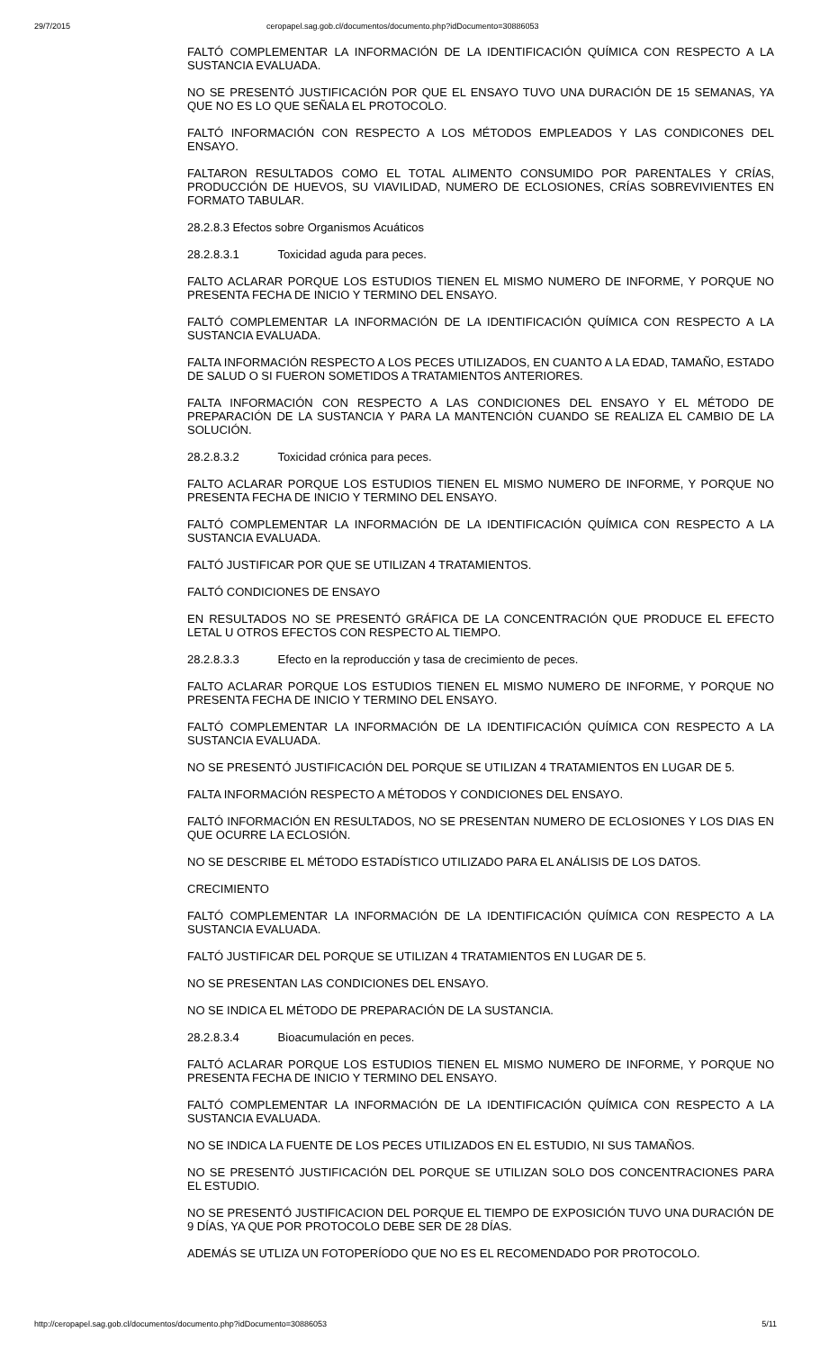29/7/2015 ceropapel.sag.gob.cl/documentos/documento.php?idDocumento=30886053
FALTÓ COMPLEMENTAR LA INFORMACIÓN DE LA IDENTIFICACIÓN QUÍMICA CON RESPECTO A LA SUSTANCIA EVALUADA.
NO SE PRESENTÓ JUSTIFICACIÓN POR QUE EL ENSAYO TUVO UNA DURACIÓN DE 15 SEMANAS, YA QUE NO ES LO QUE SEÑALA EL PROTOCOLO.
FALTÓ INFORMACIÓN CON RESPECTO A LOS MÉTODOS EMPLEADOS Y LAS CONDICONES DEL ENSAYO.
FALTARON RESULTADOS COMO EL TOTAL ALIMENTO CONSUMIDO POR PARENTALES Y CRÍAS, PRODUCCIÓN DE HUEVOS, SU VIAVILIDAD, NUMERO DE ECLOSIONES, CRÍAS SOBREVIVIENTES EN FORMATO TABULAR.
28.2.8.3 Efectos sobre Organismos Acuáticos
28.2.8.3.1 Toxicidad aguda para peces.
FALTO ACLARAR PORQUE LOS ESTUDIOS TIENEN EL MISMO NUMERO DE INFORME, Y PORQUE NO PRESENTA FECHA DE INICIO Y TERMINO DEL ENSAYO.
FALTÓ COMPLEMENTAR LA INFORMACIÓN DE LA IDENTIFICACIÓN QUÍMICA CON RESPECTO A LA SUSTANCIA EVALUADA.
FALTA INFORMACIÓN RESPECTO A LOS PECES UTILIZADOS, EN CUANTO A LA EDAD, TAMAÑO, ESTADO DE SALUD O SI FUERON SOMETIDOS A TRATAMIENTOS ANTERIORES.
FALTA INFORMACIÓN CON RESPECTO A LAS CONDICIONES DEL ENSAYO Y EL MÉTODO DE PREPARACIÓN DE LA SUSTANCIA Y PARA LA MANTENCIÓN CUANDO SE REALIZA EL CAMBIO DE LA SOLUCIÓN.
28.2.8.3.2 Toxicidad crónica para peces.
FALTO ACLARAR PORQUE LOS ESTUDIOS TIENEN EL MISMO NUMERO DE INFORME, Y PORQUE NO PRESENTA FECHA DE INICIO Y TERMINO DEL ENSAYO.
FALTÓ COMPLEMENTAR LA INFORMACIÓN DE LA IDENTIFICACIÓN QUÍMICA CON RESPECTO A LA SUSTANCIA EVALUADA.
FALTÓ JUSTIFICAR POR QUE SE UTILIZAN 4 TRATAMIENTOS.
FALTÓ CONDICIONES DE ENSAYO
EN RESULTADOS NO SE PRESENTÓ GRÁFICA DE LA CONCENTRACIÓN QUE PRODUCE EL EFECTO LETAL U OTROS EFECTOS CON RESPECTO AL TIEMPO.
28.2.8.3.3 Efecto en la reproducción y tasa de crecimiento de peces.
FALTO ACLARAR PORQUE LOS ESTUDIOS TIENEN EL MISMO NUMERO DE INFORME, Y PORQUE NO PRESENTA FECHA DE INICIO Y TERMINO DEL ENSAYO.
FALTÓ COMPLEMENTAR LA INFORMACIÓN DE LA IDENTIFICACIÓN QUÍMICA CON RESPECTO A LA SUSTANCIA EVALUADA.
NO SE PRESENTÓ JUSTIFICACIÓN DEL PORQUE SE UTILIZAN 4 TRATAMIENTOS EN LUGAR DE 5.
FALTA INFORMACIÓN RESPECTO A MÉTODOS Y CONDICIONES DEL ENSAYO.
FALTÓ INFORMACIÓN EN RESULTADOS, NO SE PRESENTAN NUMERO DE ECLOSIONES Y LOS DIAS EN QUE OCURRE LA ECLOSIÓN.
NO SE DESCRIBE EL MÉTODO ESTADÍSTICO UTILIZADO PARA EL ANÁLISIS DE LOS DATOS.
CRECIMIENTO
FALTÓ COMPLEMENTAR LA INFORMACIÓN DE LA IDENTIFICACIÓN QUÍMICA CON RESPECTO A LA SUSTANCIA EVALUADA.
FALTÓ JUSTIFICAR DEL PORQUE SE UTILIZAN 4 TRATAMIENTOS EN LUGAR DE 5.
NO SE PRESENTAN LAS CONDICIONES DEL ENSAYO.
NO SE INDICA EL MÉTODO DE PREPARACIÓN DE LA SUSTANCIA.
28.2.8.3.4 Bioacumulación en peces.
FALTÓ ACLARAR PORQUE LOS ESTUDIOS TIENEN EL MISMO NUMERO DE INFORME, Y PORQUE NO PRESENTA FECHA DE INICIO Y TERMINO DEL ENSAYO.
FALTÓ COMPLEMENTAR LA INFORMACIÓN DE LA IDENTIFICACIÓN QUÍMICA CON RESPECTO A LA SUSTANCIA EVALUADA.
NO SE INDICA LA FUENTE DE LOS PECES UTILIZADOS EN EL ESTUDIO, NI SUS TAMAÑOS.
NO SE PRESENTÓ JUSTIFICACIÓN DEL PORQUE SE UTILIZAN SOLO DOS CONCENTRACIONES PARA EL ESTUDIO.
NO SE PRESENTÓ JUSTIFICACION DEL PORQUE EL TIEMPO DE EXPOSICIÓN TUVO UNA DURACIÓN DE 9 DÍAS, YA QUE POR PROTOCOLO DEBE SER DE 28 DÍAS.
ADEMÁS SE UTLIZA UN FOTOPERÍODO QUE NO ES EL RECOMENDADO POR PROTOCOLO.
http://ceropapel.sag.gob.cl/documentos/documento.php?idDocumento=30886053 5/11